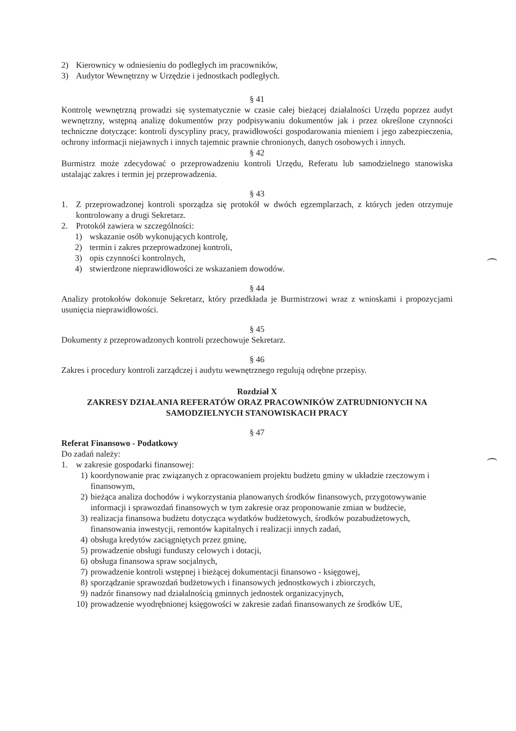2) Kierownicy w odniesieniu do podległych im pracowników,
3) Audytor Wewnętrzny w Urzędzie i jednostkach podległych.
§ 41
Kontrolę wewnętrzną prowadzi się systematycznie w czasie całej bieżącej działalności Urzędu poprzez audyt wewnętrzny, wstępną analizę dokumentów przy podpisywaniu dokumentów jak i przez określone czynności techniczne dotyczące: kontroli dyscypliny pracy, prawidłowości gospodarowania mieniem i jego zabezpieczenia, ochrony informacji niejawnych i innych tajemnic prawnie chronionych, danych osobowych i innych.
§ 42
Burmistrz może zdecydować o przeprowadzeniu kontroli Urzędu, Referatu lub samodzielnego stanowiska ustalając zakres i termin jej przeprowadzenia.
§ 43
1. Z przeprowadzonej kontroli sporządza się protokół w dwóch egzemplarzach, z których jeden otrzymuje kontrolowany a drugi Sekretarz.
2. Protokół zawiera w szczególności:
1) wskazanie osób wykonujących kontrolę,
2) termin i zakres przeprowadzonej kontroli,
3) opis czynności kontrolnych,
4) stwierdzone nieprawidłowości ze wskazaniem dowodów.
§ 44
Analizy protokołów dokonuje Sekretarz, który przedkłada je Burmistrzowi wraz z wnioskami i propozycjami usunięcia nieprawidłowości.
§ 45
Dokumenty z przeprowadzonych kontroli przechowuje Sekretarz.
§ 46
Zakres i procedury kontroli zarządczej i audytu wewnętrznego regulują odrębne przepisy.
Rozdział X
ZAKRESY DZIAŁANIA REFERATÓW ORAZ PRACOWNIKÓW ZATRUDNIONYCH NA SAMODZIELNYCH STANOWISKACH PRACY
§ 47
Referat Finansowo - Podatkowy
Do zadań należy:
1. w zakresie gospodarki finansowej:
1) koordynowanie prac związanych z opracowaniem projektu budżetu gminy w układzie rzeczowym i finansowym,
2) bieżąca analiza dochodów i wykorzystania planowanych środków finansowych, przygotowywanie informacji i sprawozdań finansowych w tym zakresie oraz proponowanie zmian w budżecie,
3) realizacja finansowa budżetu dotycząca wydatków budżetowych, środków pozabudżetowych, finansowania inwestycji, remontów kapitalnych i realizacji innych zadań,
4) obsługa kredytów zaciągniętych przez gminę,
5) prowadzenie obsługi funduszy celowych i dotacji,
6) obsługa finansowa spraw socjalnych,
7) prowadzenie kontroli wstępnej i bieżącej dokumentacji finansowo - księgowej,
8) sporządzanie sprawozdań budżetowych i finansowych jednostkowych i zbiorczych,
9) nadzór finansowy nad działalnością gminnych jednostek organizacyjnych,
10) prowadzenie wyodrębnionej księgowości w zakresie zadań finansowanych ze środków UE,